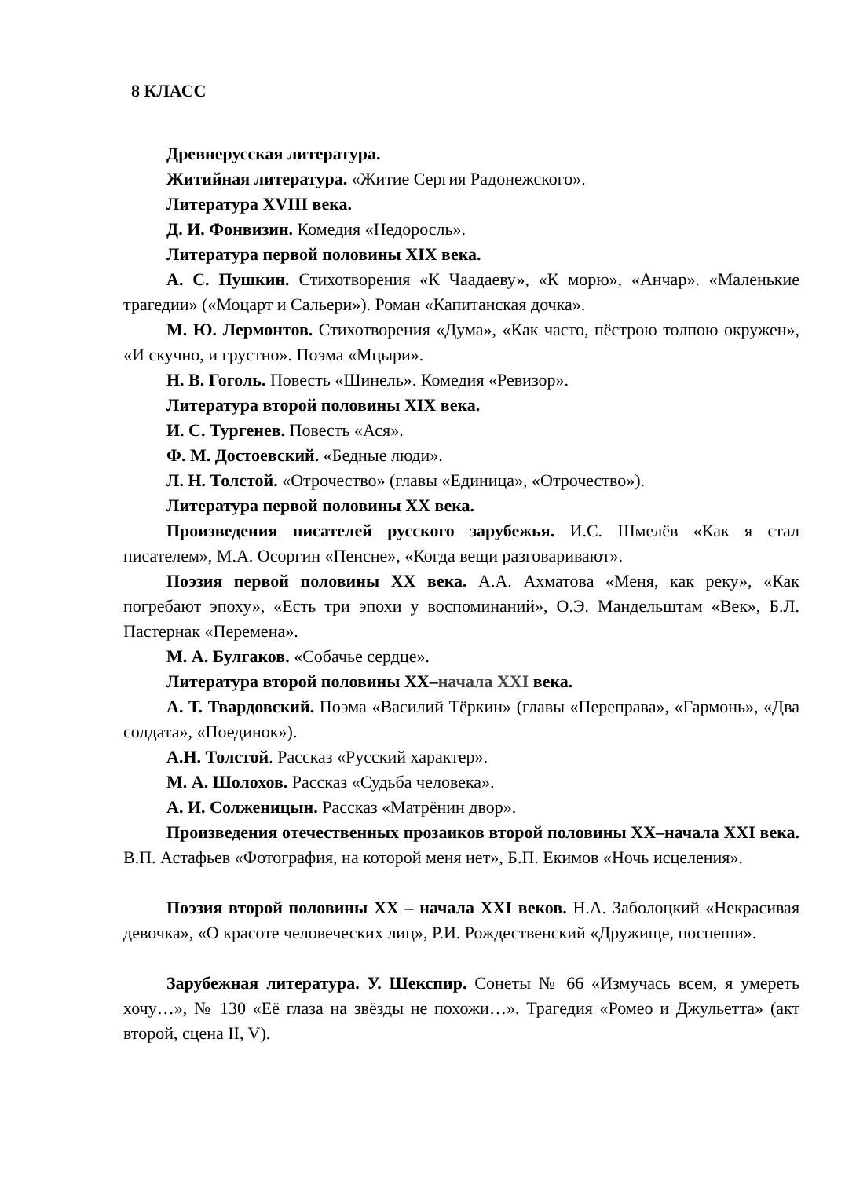8 КЛАСС
Древнерусская литература.
Житийная литература. «Житие Сергия Радонежского».
Литература XVIII века.
Д. И. Фонвизин. Комедия «Недоросль».
Литература первой половины XIX века.
А. С. Пушкин. Стихотворения «К Чаадаеву», «К морю», «Анчар». «Маленькие трагедии» («Моцарт и Сальери»). Роман «Капитанская дочка».
М. Ю. Лермонтов. Стихотворения «Дума», «Как часто, пёстрою толпою окружен», «И скучно, и грустно». Поэма «Мцыри».
Н. В. Гоголь. Повесть «Шинель». Комедия «Ревизор».
Литература второй половины XIX века.
И. С. Тургенев. Повесть «Ася».
Ф. М. Достоевский. «Бедные люди».
Л. Н. Толстой. «Отрочество» (главы «Единица», «Отрочество»).
Литература первой половины XX века.
Произведения писателей русского зарубежья. И.С. Шмелёв «Как я стал писателем», М.А. Осоргин «Пенсне», «Когда вещи разговаривают».
Поэзия первой половины XX века. А.А. Ахматова «Меня, как реку», «Как погребают эпоху», «Есть три эпохи у воспоминаний», О.Э. Мандельштам «Век», Б.Л. Пастернак «Перемена».
М. А. Булгаков. «Собачье сердце».
Литература второй половины XX–начала XXI века.
А. Т. Твардовский. Поэма «Василий Тёркин» (главы «Переправа», «Гармонь», «Два солдата», «Поединок»).
А.Н. Толстой. Рассказ «Русский характер».
М. А. Шолохов. Рассказ «Судьба человека».
А. И. Солженицын. Рассказ «Матрёнин двор».
Произведения отечественных прозаиков второй половины XX–начала XXI века. В.П. Астафьев «Фотография, на которой меня нет», Б.П. Екимов «Ночь исцеления».
Поэзия второй половины XX – начала XXI веков. Н.А. Заболоцкий «Некрасивая девочка», «О красоте человеческих лиц», Р.И. Рождественский «Дружище, поспеши».
Зарубежная литература. У. Шекспир. Сонеты № 66 «Измучась всем, я умереть хочу…», № 130 «Её глаза на звёзды не похожи…». Трагедия «Ромео и Джульетта» (акт второй, сцена II, V).